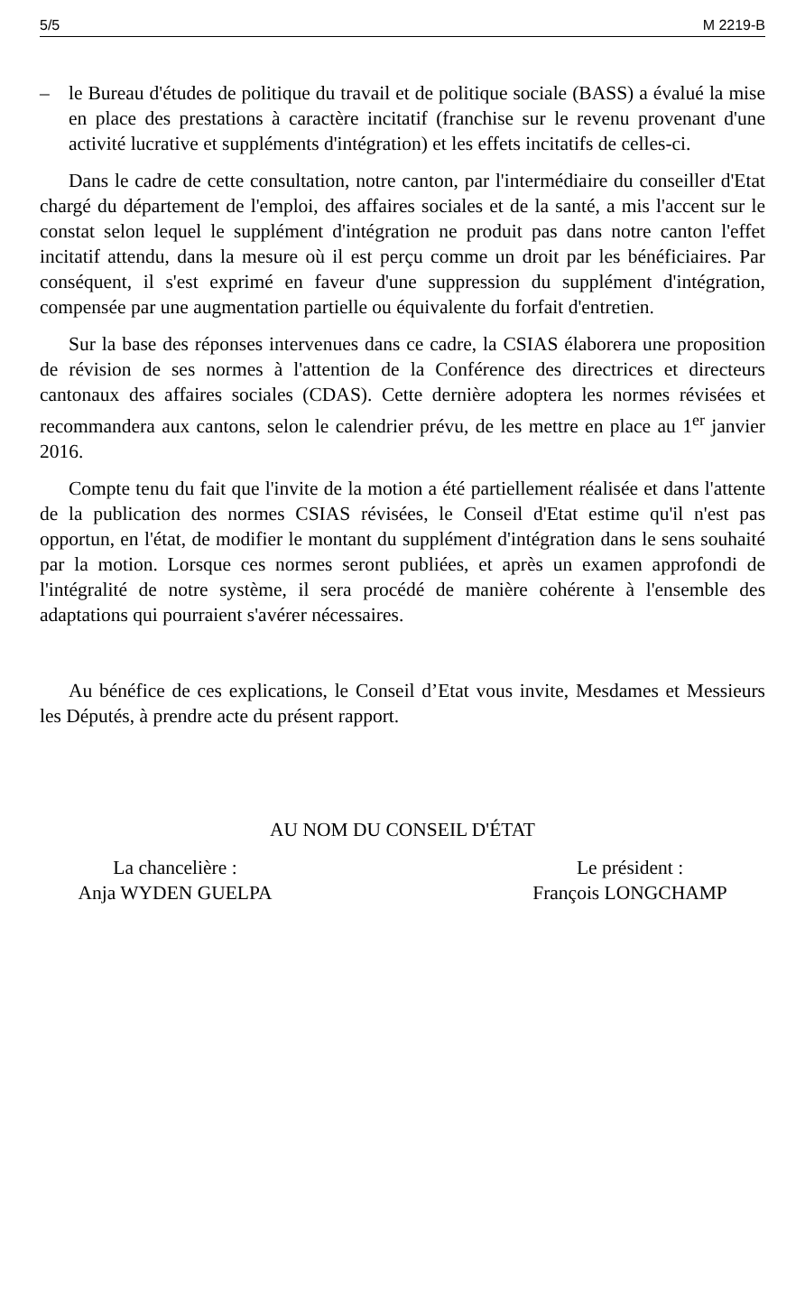5/5 M 2219-B
– le Bureau d'études de politique du travail et de politique sociale (BASS) a évalué la mise en place des prestations à caractère incitatif (franchise sur le revenu provenant d'une activité lucrative et suppléments d'intégration) et les effets incitatifs de celles-ci.
Dans le cadre de cette consultation, notre canton, par l'intermédiaire du conseiller d'Etat chargé du département de l'emploi, des affaires sociales et de la santé, a mis l'accent sur le constat selon lequel le supplément d'intégration ne produit pas dans notre canton l'effet incitatif attendu, dans la mesure où il est perçu comme un droit par les bénéficiaires. Par conséquent, il s'est exprimé en faveur d'une suppression du supplément d'intégration, compensée par une augmentation partielle ou équivalente du forfait d'entretien.
Sur la base des réponses intervenues dans ce cadre, la CSIAS élaborera une proposition de révision de ses normes à l'attention de la Conférence des directrices et directeurs cantonaux des affaires sociales (CDAS). Cette dernière adoptera les normes révisées et recommandera aux cantons, selon le calendrier prévu, de les mettre en place au 1<sup>er</sup> janvier 2016.
Compte tenu du fait que l'invite de la motion a été partiellement réalisée et dans l'attente de la publication des normes CSIAS révisées, le Conseil d'Etat estime qu'il n'est pas opportun, en l'état, de modifier le montant du supplément d'intégration dans le sens souhaité par la motion. Lorsque ces normes seront publiées, et après un examen approfondi de l'intégralité de notre système, il sera procédé de manière cohérente à l'ensemble des adaptations qui pourraient s'avérer nécessaires.
Au bénéfice de ces explications, le Conseil d’Etat vous invite, Mesdames et Messieurs les Députés, à prendre acte du présent rapport.
AU NOM DU CONSEIL D'ÉTAT
La chancelière :
Anja WYDEN GUELPA
Le président :
François LONGCHAMP